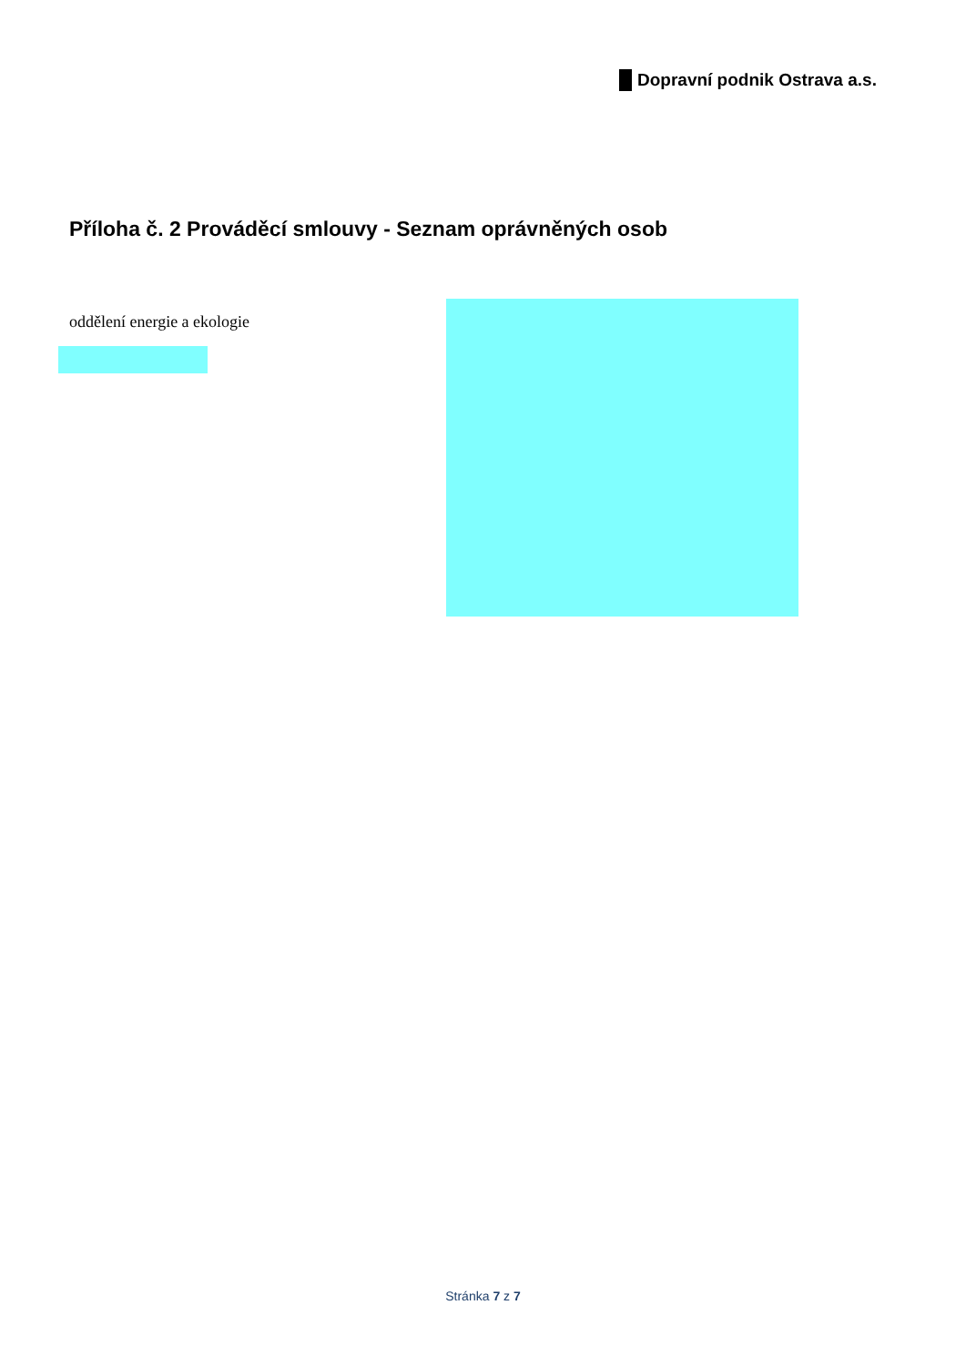Dopravní podnik Ostrava a.s.
Příloha č. 2 Prováděcí smlouvy - Seznam oprávněných osob
oddělení energie a ekologie
Stránka 7 z 7